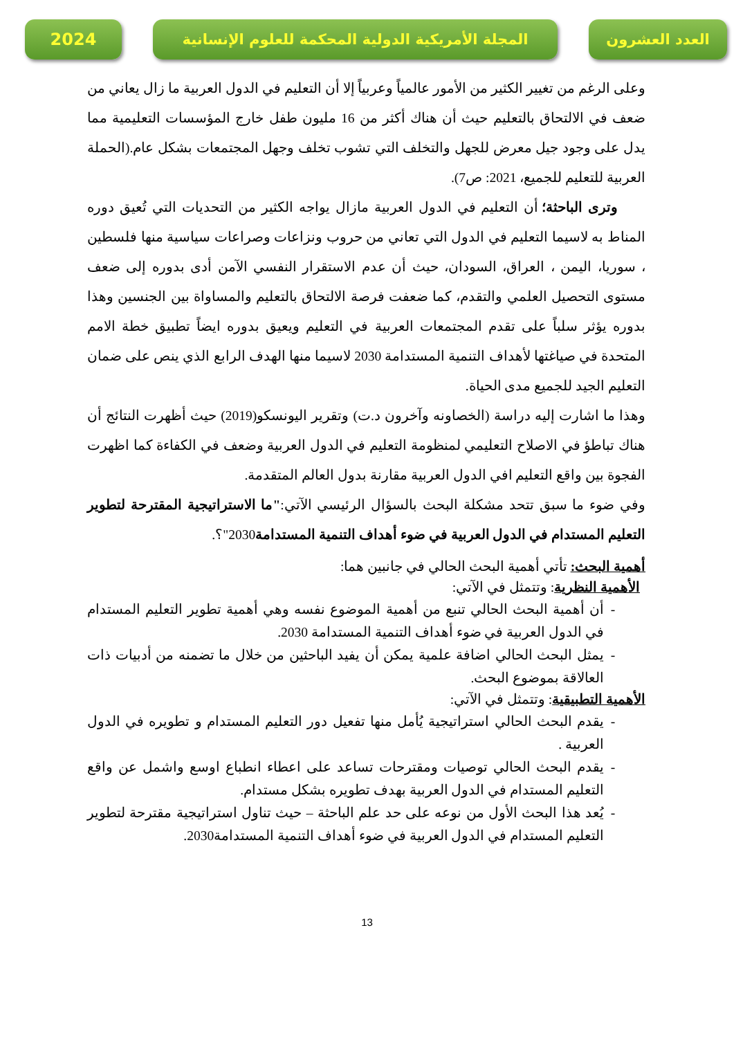2024 المجلة الأمريكية الدولية المحكمة للعلوم الإنسانية
العدد العشرون
وعلى الرغم من تغيير الكثير من الأمور عالمياً وعربياً إلا أن التعليم في الدول العربية ما زال يعاني من ضعف في الالتحاق بالتعليم حيث أن هناك أكثر من 16 مليون طفل خارج المؤسسات التعليمية مما يدل على وجود جيل معرض للجهل والتخلف التي تشوب تخلف وجهل المجتمعات بشكل عام.(الحملة العربية للتعليم للجميع، 2021: ص7).
وترى الباحثة؛ أن التعليم في الدول العربية مازال يواجه الكثير من التحديات التي تُعيق دوره المناط به لاسيما التعليم في الدول التي تعاني من حروب ونزاعات وصراعات سياسية منها فلسطين ، سوريا، اليمن ، العراق، السودان، حيث أن عدم الاستقرار النفسي الآمن أدى بدوره إلى ضعف مستوى التحصيل العلمي والتقدم، كما ضعفت فرصة الالتحاق بالتعليم والمساواة بين الجنسين وهذا بدوره يؤثر سلباً على تقدم المجتمعات العربية في التعليم ويعيق بدوره ايضاً تطبيق خطة الامم المتحدة في صياغتها لأهداف التنمية المستدامة 2030 لاسيما منها الهدف الرابع الذي ينص على ضمان التعليم الجيد للجميع مدى الحياة.
وهذا ما اشارت إليه دراسة (الخصاونه وآخرون د.ت) وتقرير اليونسكو(2019) حيث أظهرت النتائج أن هناك تباطؤ في الاصلاح التعليمي لمنظومة التعليم في الدول العربية وضعف في الكفاءة كما اظهرت الفجوة بين واقع التعليم افي الدول العربية مقارنة بدول العالم المتقدمة.
وفي ضوء ما سبق تتحد مشكلة البحث بالسؤال الرئيسي الآتي:"ما الاستراتيجية المقترحة لتطوير التعليم المستدام في الدول العربية في ضوء أهداف التنمية المستدامة2030"؟.
أهمية البحث: تأتي أهمية البحث الحالي في جانبين هما:
الأهمية النظرية: وتتمثل في الآتي:
أن أهمية البحث الحالي تنبع من أهمية الموضوع نفسه وهي أهمية تطوير التعليم المستدام في الدول العربية في ضوء أهداف التنمية المستدامة 2030.
يمثل البحث الحالي اضافة علمية يمكن أن يفيد الباحثين من خلال ما تضمنه من أدبيات ذات العالاقة بموضوع البحث.
الأهمية التطبيقية: وتتمثل في الآتي:
يقدم البحث الحالي استراتيجية يُأمل منها تفعيل دور التعليم المستدام و تطويره في الدول العربية .
يقدم البحث الحالي توصيات ومقترحات تساعد على اعطاء انطباع اوسع واشمل عن واقع التعليم المستدام في الدول العربية بهدف تطويره بشكل مستدام.
يُعد هذا البحث الأول من نوعه على حد علم الباحثة – حيث تناول استراتيجية مقترحة لتطوير التعليم المستدام في الدول العربية في ضوء أهداف التنمية المستدامة2030.
13